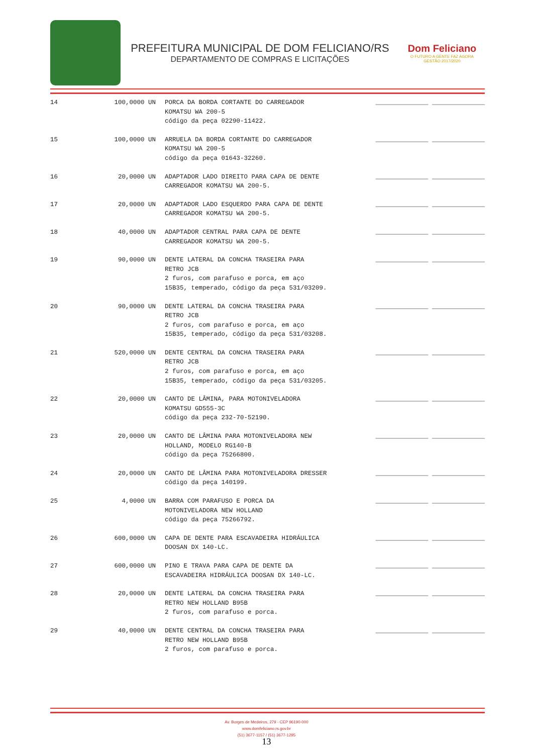PREFEITURA MUNICIPAL DE DOM FELICIANO/RS
DEPARTAMENTO DE COMPRAS E LICITAÇÕES
Dom Feliciano
O FUTURO A GENTE FAZ AGORA
GESTÃO 2017/2020
| 14 | 100,0000 UN | PORCA DA BORDA CORTANTE DO CARREGADOR KOMATSU WA 200-5 código da peça 02290-11422. | ______________ ______________ |
| 15 | 100,0000 UN | ARRUELA DA BORDA CORTANTE DO CARREGADOR KOMATSU WA 200-5 código da peça 01643-32260. | ______________ ______________ |
| 16 | 20,0000 UN | ADAPTADOR LADO DIREITO PARA CAPA DE DENTE CARREGADOR KOMATSU WA 200-5. | ______________ ______________ |
| 17 | 20,0000 UN | ADAPTADOR LADO ESQUERDO PARA CAPA DE DENTE CARREGADOR KOMATSU WA 200-5. | ______________ ______________ |
| 18 | 40,0000 UN | ADAPTADOR CENTRAL PARA CAPA DE DENTE CARREGADOR KOMATSU WA 200-5. | ______________ ______________ |
| 19 | 90,0000 UN | DENTE LATERAL DA CONCHA TRASEIRA PARA RETRO JCB 2 furos, com parafuso e porca, em aço 15B35, temperado, código da peça 531/03209. | ______________ ______________ |
| 20 | 90,0000 UN | DENTE LATERAL DA CONCHA TRASEIRA PARA RETRO JCB 2 furos, com parafuso e porca, em aço 15B35, temperado, código da peça 531/03208. | ______________ ______________ |
| 21 | 520,0000 UN | DENTE CENTRAL DA CONCHA TRASEIRA PARA RETRO JCB 2 furos, com parafuso e porca, em aço 15B35, temperado, código da peça 531/03205. | ______________ ______________ |
| 22 | 20,0000 UN | CANTO DE LÂMINA, PARA MOTONIVELADORA KOMATSU GD555-3C código da peça 232-70-52190. | ______________ ______________ |
| 23 | 20,0000 UN | CANTO DE LÂMINA PARA MOTONIVELADORA NEW HOLLAND, MODELO RG140-B código da peça 75266800. | ______________ ______________ |
| 24 | 20,0000 UN | CANTO DE LÂMINA PARA MOTONIVELADORA DRESSER código da peça 140199. | ______________ ______________ |
| 25 | 4,0000 UN | BARRA COM PARAFUSO E PORCA DA MOTONIVELADORA NEW HOLLAND código da peça 75266792. | ______________ ______________ |
| 26 | 600,0000 UN | CAPA DE DENTE PARA ESCAVADEIRA HIDRÁULICA DOOSAN DX 140-LC. | ______________ ______________ |
| 27 | 600,0000 UN | PINO E TRAVA PARA CAPA DE DENTE DA ESCAVADEIRA HIDRÁULICA DOOSAN DX 140-LC. | ______________ ______________ |
| 28 | 20,0000 UN | DENTE LATERAL DA CONCHA TRASEIRA PARA RETRO NEW HOLLAND B95B 2 furos, com parafuso e porca. | ______________ ______________ |
| 29 | 40,0000 UN | DENTE CENTRAL DA CONCHA TRASEIRA PARA RETRO NEW HOLLAND B95B 2 furos, com parafuso e porca. | ______________ ______________ |
Av. Borges de Medeiros, 279 - CEP 96190-000
www.domfeliciano.rs.gov.br
(51) 3677-1157 / (51) 3677-1295
13